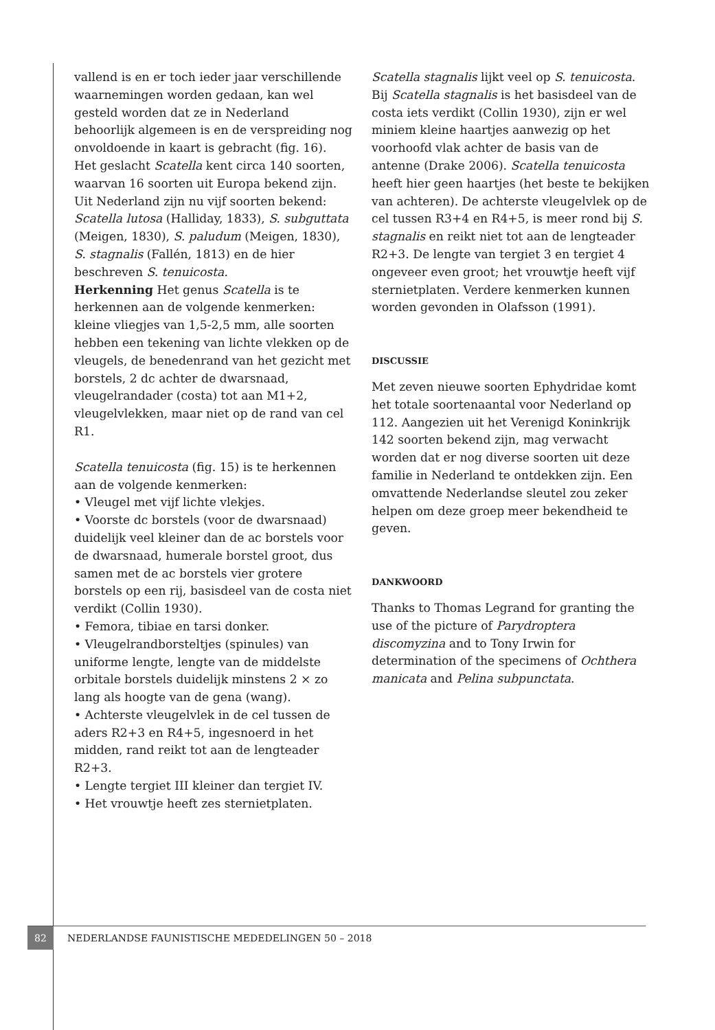vallend is en er toch ieder jaar verschillende waarnemingen worden gedaan, kan wel gesteld worden dat ze in Nederland behoorlijk algemeen is en de verspreiding nog onvoldoende in kaart is gebracht (fig. 16).
Het geslacht Scatella kent circa 140 soorten, waarvan 16 soorten uit Europa bekend zijn. Uit Nederland zijn nu vijf soorten bekend: Scatella lutosa (Halliday, 1833), S. subguttata (Meigen, 1830), S. paludum (Meigen, 1830), S. stagnalis (Fallén, 1813) en de hier beschreven S. tenuicosta.
Herkenning Het genus Scatella is te herkennen aan de volgende kenmerken: kleine vliegjes van 1,5-2,5 mm, alle soorten hebben een tekening van lichte vlekken op de vleugels, de benedenrand van het gezicht met borstels, 2 dc achter de dwarsnaad, vleugelrandader (costa) tot aan M1+2, vleugelvlekken, maar niet op de rand van cel R1.
Scatella tenuicosta (fig. 15) is te herkennen aan de volgende kenmerken:
• Vleugel met vijf lichte vlekjes.
• Voorste dc borstels (voor de dwarsnaad) duidelijk veel kleiner dan de ac borstels voor de dwarsnaad, humerale borstel groot, dus samen met de ac borstels vier grotere borstels op een rij, basisdeel van de costa niet verdikt (Collin 1930).
• Femora, tibiae en tarsi donker.
• Vleugelrandborsteltjes (spinules) van uniforme lengte, lengte van de middelste orbitale borstels duidelijk minstens 2 × zo lang als hoogte van de gena (wang).
• Achterste vleugelvlek in de cel tussen de aders R2+3 en R4+5, ingesnoerd in het midden, rand reikt tot aan de lengteader R2+3.
• Lengte tergiet III kleiner dan tergiet IV.
• Het vrouwtje heeft zes sternietplaten.
Scatella stagnalis lijkt veel op S. tenuicosta. Bij Scatella stagnalis is het basisdeel van de costa iets verdikt (Collin 1930), zijn er wel miniem kleine haartjes aanwezig op het voorhoofd vlak achter de basis van de antenne (Drake 2006). Scatella tenuicosta heeft hier geen haartjes (het beste te bekijken van achteren). De achterste vleugelvlek op de cel tussen R3+4 en R4+5, is meer rond bij S. stagnalis en reikt niet tot aan de lengteader R2+3. De lengte van tergiet 3 en tergiet 4 ongeveer even groot; het vrouwtje heeft vijf sternietplaten. Verdere kenmerken kunnen worden gevonden in Olafsson (1991).
DISCUSSIE
Met zeven nieuwe soorten Ephydridae komt het totale soortenaantal voor Nederland op 112. Aangezien uit het Verenigd Koninkrijk 142 soorten bekend zijn, mag verwacht worden dat er nog diverse soorten uit deze familie in Nederland te ontdekken zijn. Een omvattende Nederlandse sleutel zou zeker helpen om deze groep meer bekendheid te geven.
DANKWOORD
Thanks to Thomas Legrand for granting the use of the picture of Parydroptera discomyzina and to Tony Irwin for determination of the specimens of Ochthera manicata and Pelina subpunctata.
82
NEDERLANDSE FAUNISTISCHE MEDEDELINGEN 50 – 2018